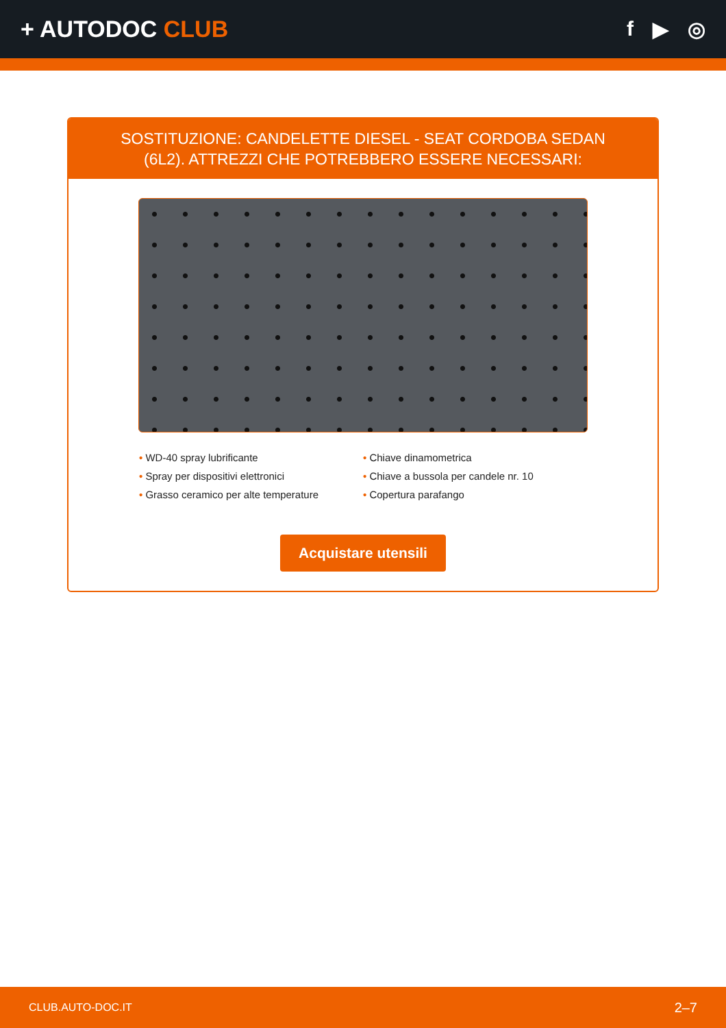+ AUTODOC CLUB f ▶ ◎
SOSTITUZIONE: CANDELETTE DIESEL - SEAT CORDOBA SEDAN (6L2). ATTREZZI CHE POTREBBERO ESSERE NECESSARI:
• WD-40 spray lubrificante
• Chiave dinamometrica
• Spray per dispositivi elettronici
• Chiave a bussola per candele nr. 10
• Grasso ceramico per alte temperature
• Copertura parafango
Acquistare utensili
CLUB.AUTO-DOC.IT 2–7